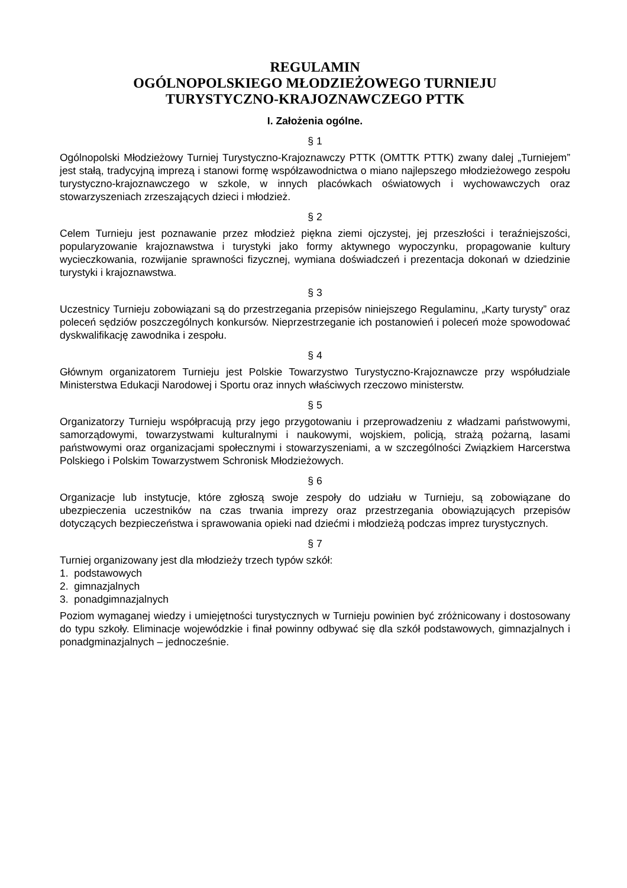REGULAMIN
OGÓLNOPOLSKIEGO MŁODZIEŻOWEGO TURNIEJU
TURYSTYCZNO-KRAJOZNAWCZEGO PTTK
I. Założenia ogólne.
§ 1
Ogólnopolski Młodzieżowy Turniej Turystyczno-Krajoznawczy PTTK (OMTTK PTTK) zwany dalej „Turniejem” jest stałą, tradycyjną imprezą i stanowi formę współzawodnictwa o miano najlepszego młodzieżowego zespołu turystyczno-krajoznawczego w szkole, w innych placówkach oświatowych i wychowawczych oraz stowarzyszeniach zrzeszających dzieci i młodzież.
§ 2
Celem Turnieju jest poznawanie przez młodzież piękna ziemi ojczystej, jej przeszłości i teraźniejszości, popularyzowanie krajoznawstwa i turystyki jako formy aktywnego wypoczynku, propagowanie kultury wycieczkowania, rozwijanie sprawności fizycznej, wymiana doświadczeń i prezentacja dokonań w dziedzinie turystyki i krajoznawstwa.
§ 3
Uczestnicy Turnieju zobowiązani są do przestrzegania przepisów niniejszego Regulaminu, „Karty turysty” oraz poleceń sędziów poszczególnych konkursów. Nieprzestrzeganie ich postanowień i poleceń może spowodować dyskwalifikację zawodnika i zespołu.
§ 4
Głównym organizatorem Turnieju jest Polskie Towarzystwo Turystyczno-Krajoznawcze przy współudziale Ministerstwa Edukacji Narodowej i Sportu oraz innych właściwych rzeczowo ministerstw.
§ 5
Organizatorzy Turnieju współpracują przy jego przygotowaniu i przeprowadzeniu z władzami państwowymi, samorządowymi, towarzystwami kulturalnymi i naukowymi, wojskiem, policją, strażą pożarną, lasami państwowymi oraz organizacjami społecznymi i stowarzyszeniami, a w szczególności Związkiem Harcerstwa Polskiego i Polskim Towarzystwem Schronisk Młodzieżowych.
§ 6
Organizacje lub instytucje, które zgłoszą swoje zespoły do udziału w Turnieju, są zobowiązane do ubezpieczenia uczestników na czas trwania imprezy oraz przestrzegania obowiązujących przepisów dotyczących bezpieczeństwa i sprawowania opieki nad dziećmi i młodzieżą podczas imprez turystycznych.
§ 7
Turniej organizowany jest dla młodzieży trzech typów szkół:
1. podstawowych
2. gimnazjalnych
3. ponadgimnazjalnych
Poziom wymaganej wiedzy i umiejętności turystycznych w Turnieju powinien być zróżnicowany i dostosowany do typu szkoły. Eliminacje wojewódzkie i finał powinny odbywać się dla szkół podstawowych, gimnazjalnych i ponadgminazjalnych – jednocześnie.